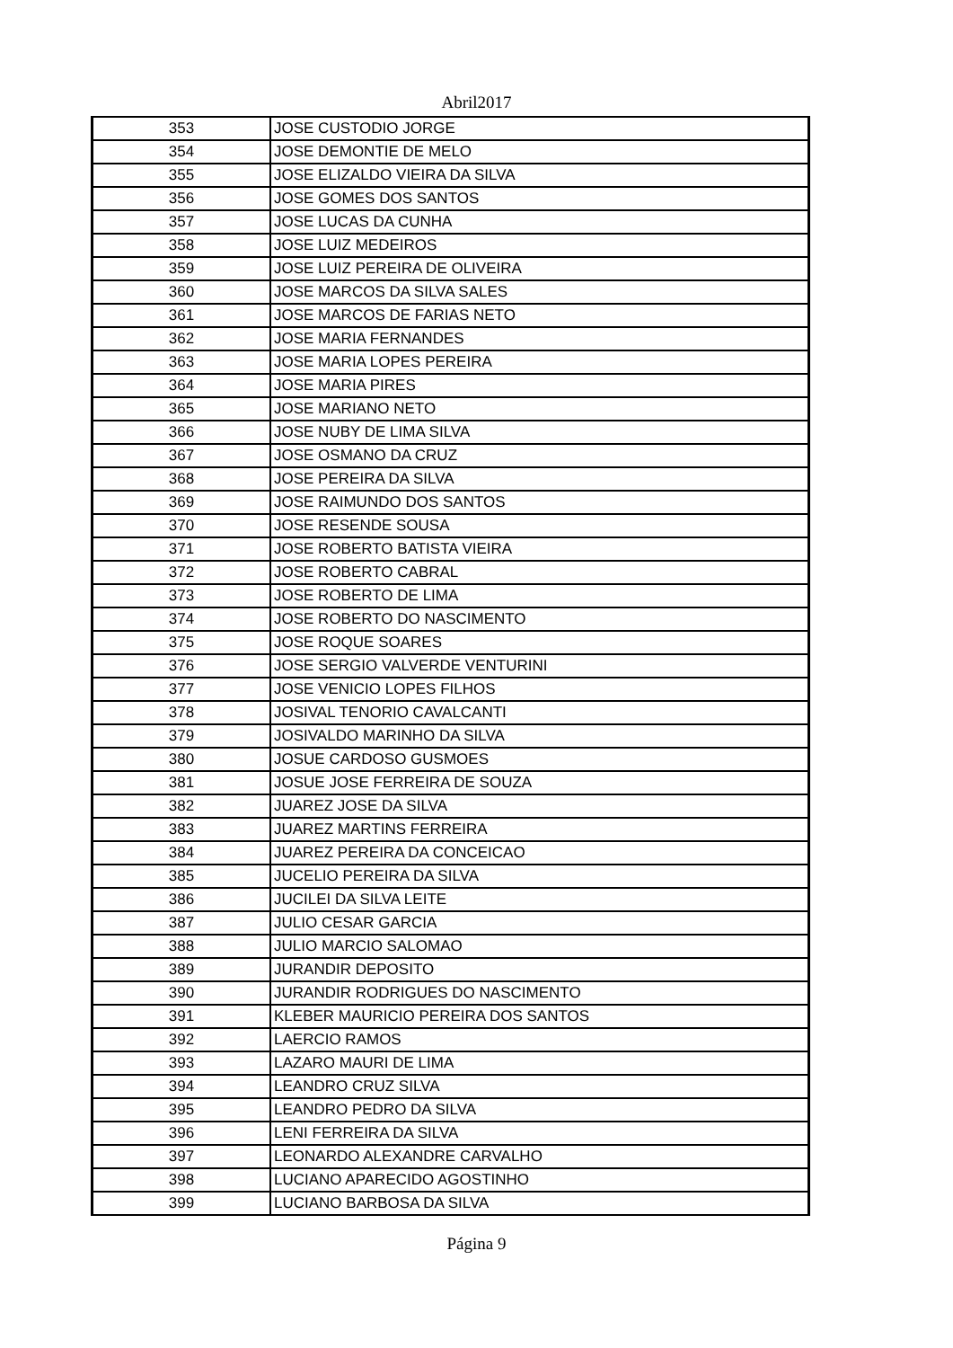Abril2017
| 353 | JOSE CUSTODIO JORGE |
| 354 | JOSE DEMONTIE DE MELO |
| 355 | JOSE ELIZALDO VIEIRA DA SILVA |
| 356 | JOSE GOMES DOS SANTOS |
| 357 | JOSE LUCAS DA CUNHA |
| 358 | JOSE LUIZ MEDEIROS |
| 359 | JOSE LUIZ PEREIRA DE OLIVEIRA |
| 360 | JOSE MARCOS DA SILVA SALES |
| 361 | JOSE MARCOS DE FARIAS NETO |
| 362 | JOSE MARIA FERNANDES |
| 363 | JOSE MARIA LOPES PEREIRA |
| 364 | JOSE MARIA PIRES |
| 365 | JOSE MARIANO NETO |
| 366 | JOSE NUBY DE LIMA SILVA |
| 367 | JOSE OSMANO DA CRUZ |
| 368 | JOSE PEREIRA DA SILVA |
| 369 | JOSE RAIMUNDO DOS SANTOS |
| 370 | JOSE RESENDE SOUSA |
| 371 | JOSE ROBERTO BATISTA VIEIRA |
| 372 | JOSE ROBERTO CABRAL |
| 373 | JOSE ROBERTO DE LIMA |
| 374 | JOSE ROBERTO DO NASCIMENTO |
| 375 | JOSE ROQUE SOARES |
| 376 | JOSE SERGIO VALVERDE VENTURINI |
| 377 | JOSE VENICIO LOPES FILHOS |
| 378 | JOSIVAL TENORIO CAVALCANTI |
| 379 | JOSIVALDO MARINHO DA SILVA |
| 380 | JOSUE CARDOSO GUSMOES |
| 381 | JOSUE JOSE FERREIRA DE SOUZA |
| 382 | JUAREZ JOSE DA SILVA |
| 383 | JUAREZ MARTINS FERREIRA |
| 384 | JUAREZ PEREIRA DA CONCEICAO |
| 385 | JUCELIO PEREIRA DA SILVA |
| 386 | JUCILEI DA SILVA LEITE |
| 387 | JULIO CESAR GARCIA |
| 388 | JULIO MARCIO SALOMAO |
| 389 | JURANDIR DEPOSITO |
| 390 | JURANDIR RODRIGUES DO NASCIMENTO |
| 391 | KLEBER MAURICIO PEREIRA DOS SANTOS |
| 392 | LAERCIO RAMOS |
| 393 | LAZARO MAURI DE LIMA |
| 394 | LEANDRO CRUZ SILVA |
| 395 | LEANDRO PEDRO DA SILVA |
| 396 | LENI FERREIRA DA SILVA |
| 397 | LEONARDO ALEXANDRE CARVALHO |
| 398 | LUCIANO APARECIDO AGOSTINHO |
| 399 | LUCIANO BARBOSA DA SILVA |
Página 9